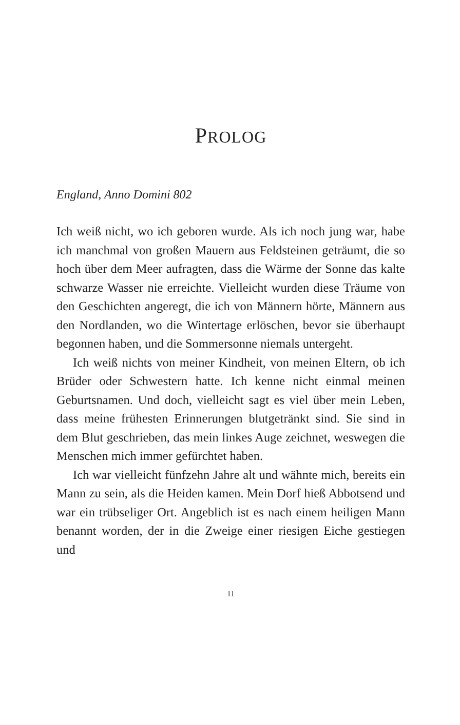PROLOG
England, Anno Domini 802
Ich weiß nicht, wo ich geboren wurde. Als ich noch jung war, habe ich manchmal von großen Mauern aus Feldsteinen geträumt, die so hoch über dem Meer aufragten, dass die Wärme der Sonne das kalte schwarze Wasser nie erreichte. Vielleicht wurden diese Träume von den Geschichten angeregt, die ich von Männern hörte, Männern aus den Nordlanden, wo die Wintertage erlöschen, bevor sie überhaupt begonnen haben, und die Sommersonne niemals untergeht.
Ich weiß nichts von meiner Kindheit, von meinen Eltern, ob ich Brüder oder Schwestern hatte. Ich kenne nicht einmal meinen Geburtsnamen. Und doch, vielleicht sagt es viel über mein Leben, dass meine frühesten Erinnerungen blutgetränkt sind. Sie sind in dem Blut geschrieben, das mein linkes Auge zeichnet, weswegen die Menschen mich immer gefürchtet haben.
Ich war vielleicht fünfzehn Jahre alt und wähnte mich, bereits ein Mann zu sein, als die Heiden kamen. Mein Dorf hieß Abbotsend und war ein trübseliger Ort. Angeblich ist es nach einem heiligen Mann benannt worden, der in die Zweige einer riesigen Eiche gestiegen und
11